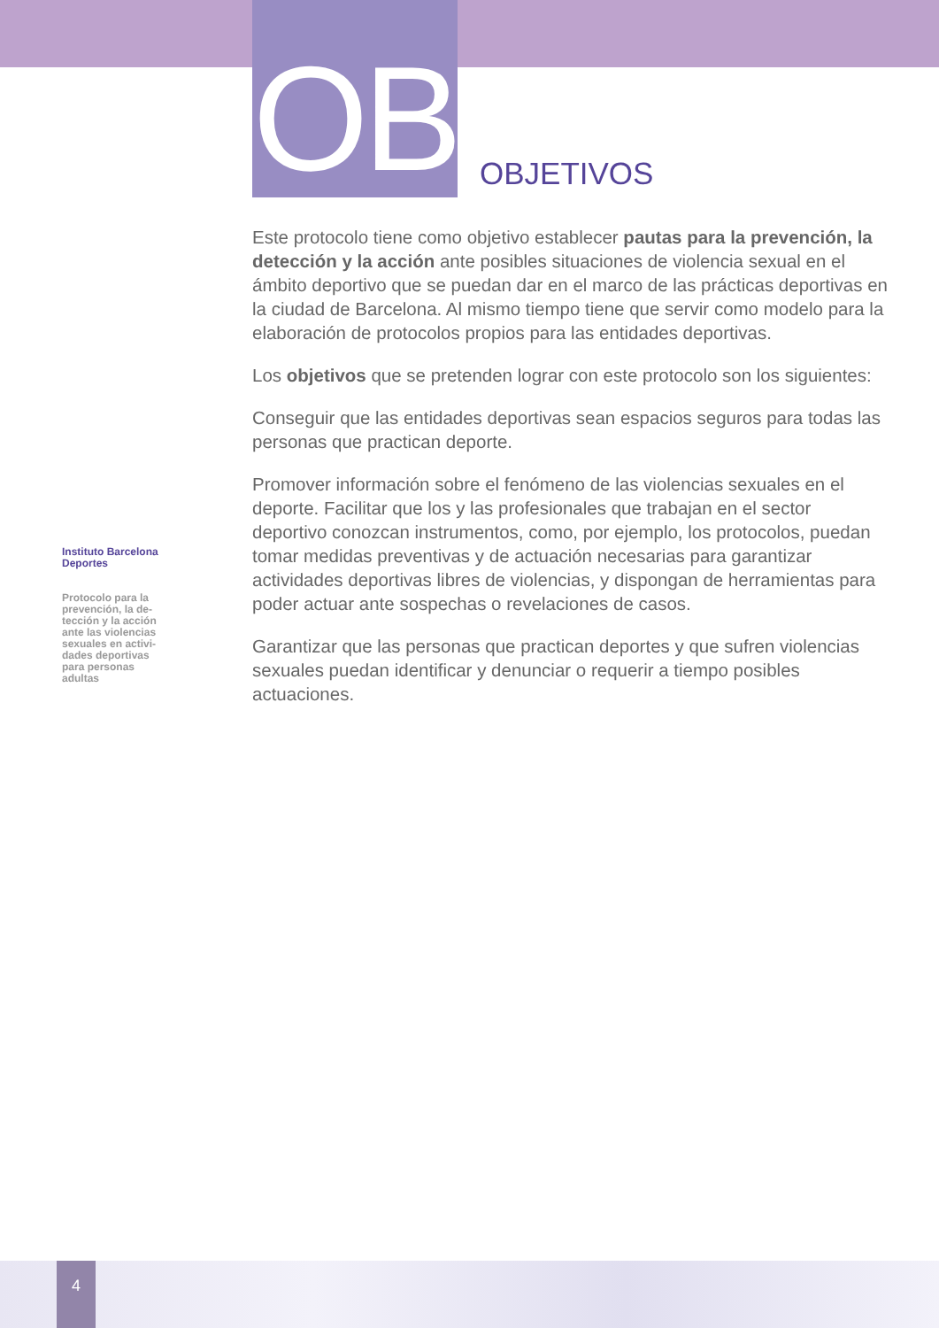OB OBJETIVOS
Instituto Barcelona Deportes
Protocolo para la prevención, la de-tección y la acción ante las violencias sexuales en activi-dades deportivas para personas adultas
Este protocolo tiene como objetivo establecer pautas para la prevención, la detección y la acción ante posibles situaciones de violencia sexual en el ámbito deportivo que se puedan dar en el marco de las prácticas deportivas en la ciudad de Barcelona. Al mismo tiempo tiene que servir como modelo para la elaboración de protocolos propios para las entidades deportivas.
Los objetivos que se pretenden lograr con este protocolo son los siguientes:
Conseguir que las entidades deportivas sean espacios seguros para todas las personas que practican deporte.
Promover información sobre el fenómeno de las violencias sexuales en el deporte. Facilitar que los y las profesionales que trabajan en el sector deportivo conozcan instrumentos, como, por ejemplo, los protocolos, puedan tomar medidas preventivas y de actuación necesarias para garantizar actividades deportivas libres de violencias, y dispongan de herramientas para poder actuar ante sospechas o revelaciones de casos.
Garantizar que las personas que practican deportes y que sufren violencias sexuales puedan identificar y denunciar o requerir a tiempo posibles actuaciones.
4